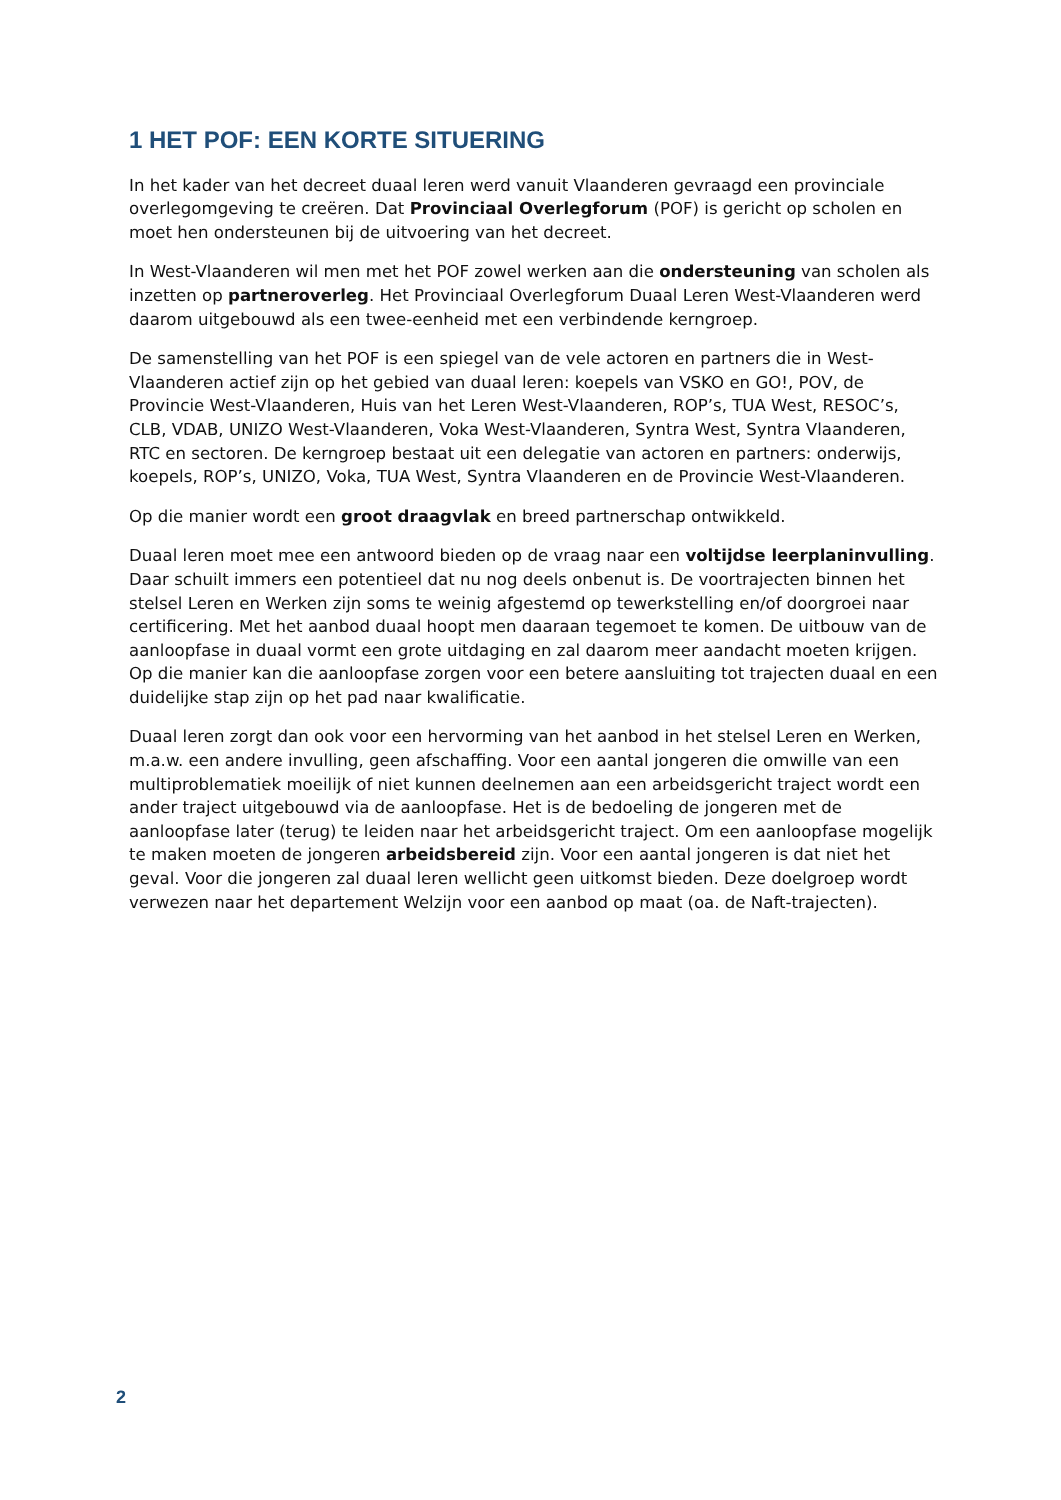1 HET POF: EEN KORTE SITUERING
In het kader van het decreet duaal leren werd vanuit Vlaanderen gevraagd een provinciale overlegomgeving te creëren. Dat Provinciaal Overlegforum (POF) is gericht op scholen en moet hen ondersteunen bij de uitvoering van het decreet.
In West-Vlaanderen wil men met het POF zowel werken aan die ondersteuning van scholen als inzetten op partneroverleg. Het Provinciaal Overlegforum Duaal Leren West-Vlaanderen werd daarom uitgebouwd als een twee-eenheid met een verbindende kerngroep.
De samenstelling van het POF is een spiegel van de vele actoren en partners die in West-Vlaanderen actief zijn op het gebied van duaal leren: koepels van VSKO en GO!, POV, de Provincie West-Vlaanderen, Huis van het Leren West-Vlaanderen, ROP’s, TUA West, RESOC’s, CLB, VDAB, UNIZO West-Vlaanderen, Voka West-Vlaanderen, Syntra West, Syntra Vlaanderen, RTC en sectoren. De kerngroep bestaat uit een delegatie van actoren en partners: onderwijs, koepels, ROP’s, UNIZO, Voka, TUA West, Syntra Vlaanderen en de Provincie West-Vlaanderen.
Op die manier wordt een groot draagvlak en breed partnerschap ontwikkeld.
Duaal leren moet mee een antwoord bieden op de vraag naar een voltijdse leerplaninvulling. Daar schuilt immers een potentieel dat nu nog deels onbenut is. De voortrajecten binnen het stelsel Leren en Werken zijn soms te weinig afgestemd op tewerkstelling en/of doorgroei naar certificering. Met het aanbod duaal hoopt men daaraan tegemoet te komen. De uitbouw van de aanloopfase in duaal vormt een grote uitdaging en zal daarom meer aandacht moeten krijgen. Op die manier kan die aanloopfase zorgen voor een betere aansluiting tot trajecten duaal en een duidelijke stap zijn op het pad naar kwalificatie.
Duaal leren zorgt dan ook voor een hervorming van het aanbod in het stelsel Leren en Werken, m.a.w. een andere invulling, geen afschaffing. Voor een aantal jongeren die omwille van een multiproblematiek moeilijk of niet kunnen deelnemen aan een arbeidsgericht traject wordt een ander traject uitgebouwd via de aanloopfase. Het is de bedoeling de jongeren met de aanloopfase later (terug) te leiden naar het arbeidsgericht traject. Om een aanloopfase mogelijk te maken moeten de jongeren arbeidsbereid zijn. Voor een aantal jongeren is dat niet het geval. Voor die jongeren zal duaal leren wellicht geen uitkomst bieden. Deze doelgroep wordt verwezen naar het departement Welzijn voor een aanbod op maat (oa. de Naft-trajecten).
2